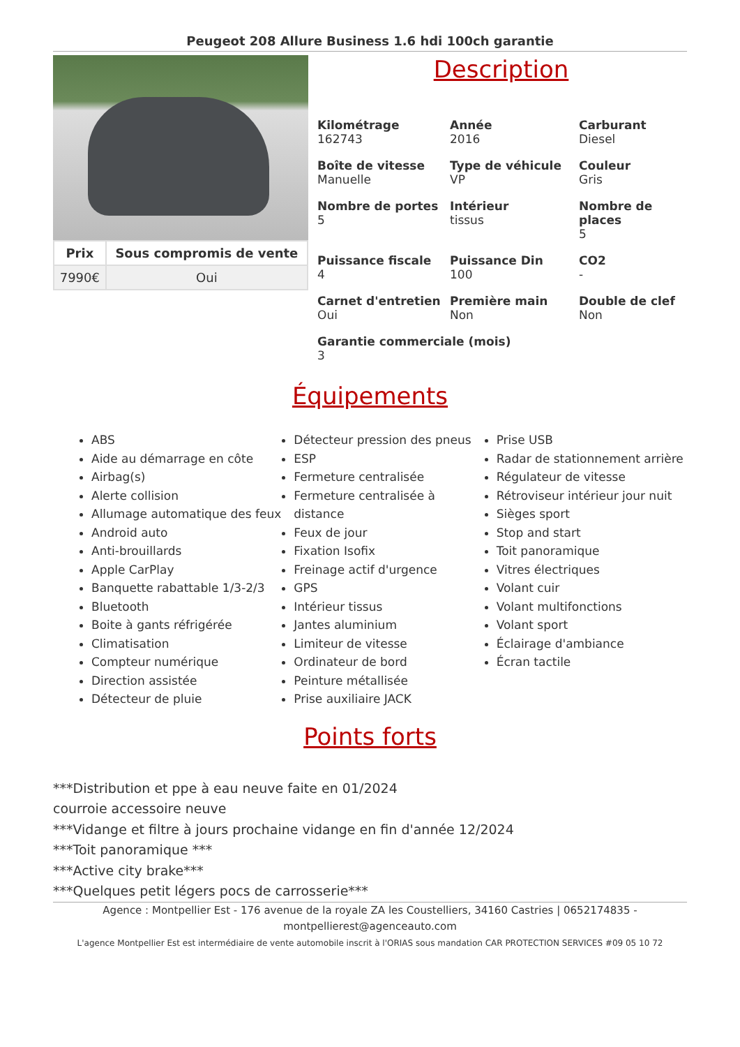Peugeot 208 Allure Business 1.6 hdi 100ch garantie
| Prix | Sous compromis de vente |
| --- | --- |
| 7990€ | Oui |
Description
Kilométrage
162743
Année
2016
Carburant
Diesel
Boîte de vitesse
Manuelle
Type de véhicule
VP
Couleur
Gris
Nombre de portes
5
Intérieur
tissus
Nombre de places
5
Puissance fiscale
4
Puissance Din
100
CO2
-
Carnet d'entretien
Oui
Première main
Non
Double de clef
Non
Garantie commerciale (mois)
3
Équipements
ABS
Aide au démarrage en côte
Airbag(s)
Alerte collision
Allumage automatique des feux
Android auto
Anti-brouillards
Apple CarPlay
Banquette rabattable 1/3-2/3
Bluetooth
Boite à gants réfrigérée
Climatisation
Compteur numérique
Direction assistée
Détecteur de pluie
Détecteur pression des pneus
ESP
Fermeture centralisée
Fermeture centralisée à distance
Feux de jour
Fixation Isofix
Freinage actif d'urgence
GPS
Intérieur tissus
Jantes aluminium
Limiteur de vitesse
Ordinateur de bord
Peinture métallisée
Prise auxiliaire JACK
Prise USB
Radar de stationnement arrière
Régulateur de vitesse
Rétroviseur intérieur jour nuit
Sièges sport
Stop and start
Toit panoramique
Vitres électriques
Volant cuir
Volant multifonctions
Volant sport
Éclairage d'ambiance
Écran tactile
Points forts
***Distribution et ppe à eau neuve faite en 01/2024
courroie accessoire neuve
***Vidange et filtre à jours prochaine vidange en fin d'année 12/2024
***Toit panoramique ***
***Active city brake***
***Quelques petit légers pocs de carrosserie***
Agence : Montpellier Est - 176 avenue de la royale ZA les Coustelliers, 34160 Castries | 0652174835 - montpellierest@agenceauto.com
L'agence Montpellier Est est intermédiaire de vente automobile inscrit à l'ORIAS sous mandation CAR PROTECTION SERVICES #09 05 10 72